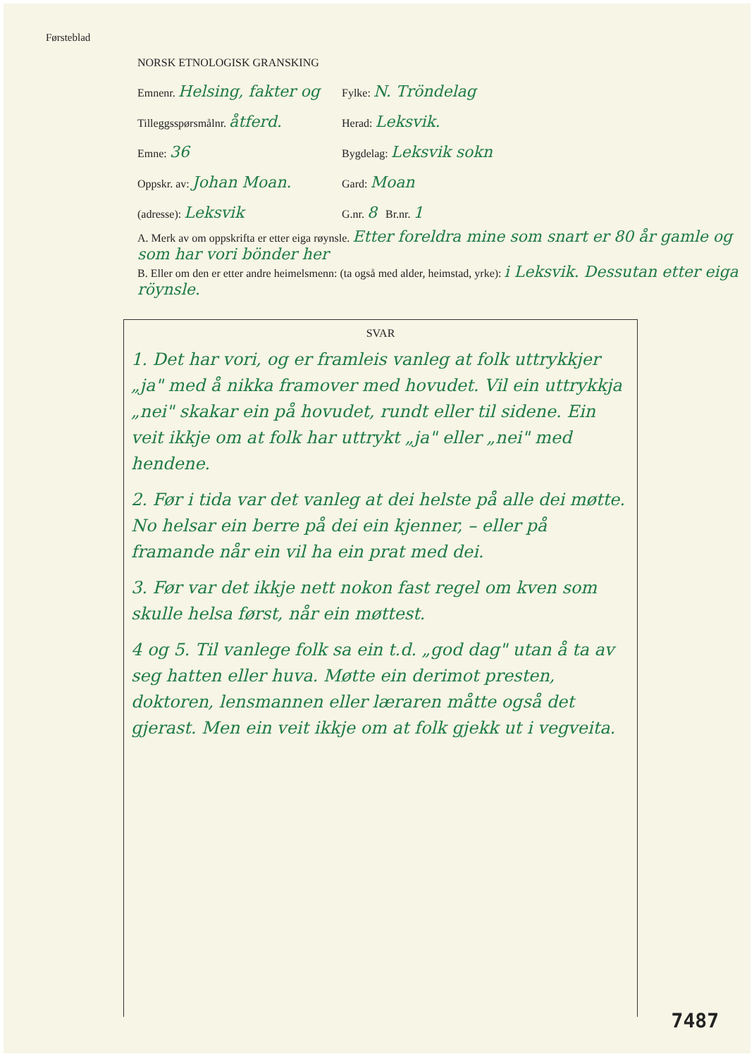Førsteblad
NORSK ETNOLOGISK GRANSKING
Emnenr. Helsing, fakter og
Fylke: N. Tröndelag
Tilleggsspørsmålnr. åtferd.
Herad: Leksvik.
Emne: 36
Bygdelag: Leksvik sokn
Oppskr. av: Johan Moan.
Gard: Moan
(adresse): Leksvik
G.nr. 8 Br.nr. 1
A. Merk av om oppskrifta er etter eiga røynsle. Etter foreldra mine som snart er 80 år gamle og som har vori bönder her
B. Eller om den er etter andre heimelsmenn: (ta også med alder, heimstad, yrke): i Leksvik. Dessutan etter eiga röynsle.
SVAR
1. Det har vori, og er framleis vanleg at folk uttrykkjer „ja" med å nikka framover med hovudet. Vil ein uttrykkja „nei" skakar ein på hovudet, rundt eller til sidene. Ein veit ikkje om at folk har uttrykt „ja" eller „nei" med hendene.
2. Før i tida var det vanleg at dei helste på alle dei møtte. No helsar ein berre på dei ein kjenner, – eller på framande når ein vil ha ein prat med dei.
3. Før var det ikkje nett nokon fast regel om kven som skulle helsa først, når ein møttest.
4 og 5. Til vanlege folk sa ein t.d. „god dag" utan å ta av seg hatten eller huva. Møtte ein derimot presten, doktoren, lensmannen eller læraren måtte også det gjerast. Men ein veit ikkje om at folk gjekk ut i vegveita.
7487